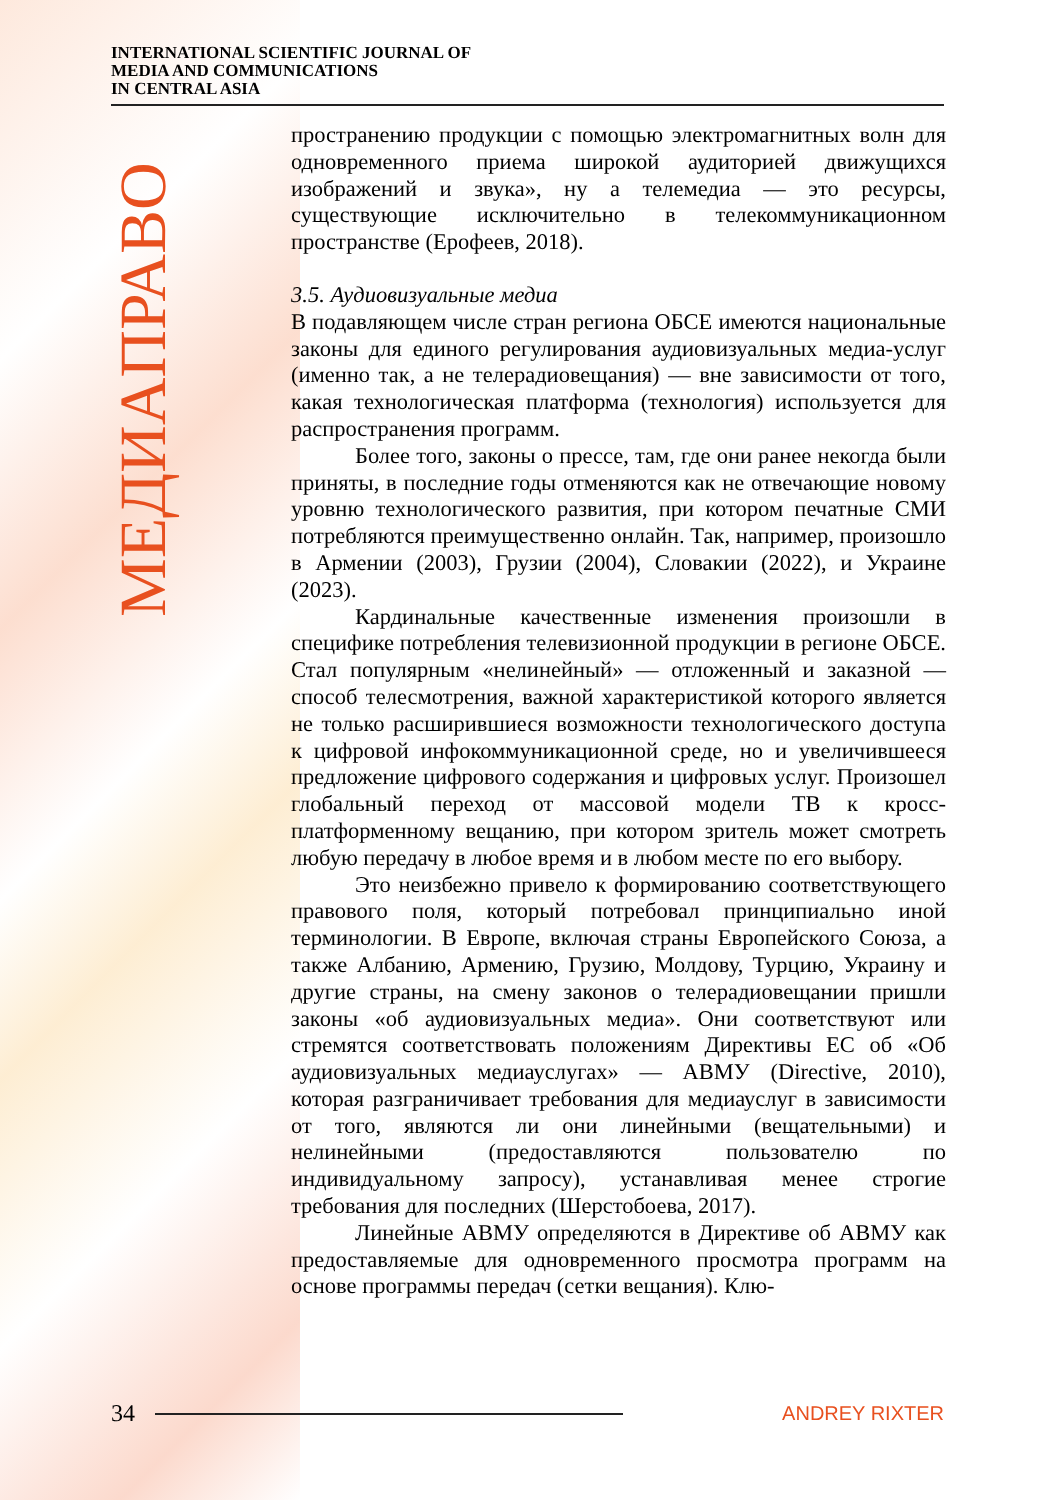INTERNATIONAL SCIENTIFIC JOURNAL OF
MEDIA AND COMMUNICATIONS
IN CENTRAL ASIA
МЕДИАПРАВО
пространению продукции с помощью электромагнитных волн для одновременного приема широкой аудиторией движущихся изображений и звука», ну а телемедиа — это ресурсы, существующие исключительно в телекоммуникационном пространстве (Ерофеев, 2018).
3.5. Аудиовизуальные медиа
В подавляющем числе стран региона ОБСЕ имеются национальные законы для единого регулирования аудиовизуальных медиа-услуг (именно так, а не телерадиовещания) — вне зависимости от того, какая технологическая платформа (технология) используется для распространения программ.
Более того, законы о прессе, там, где они ранее некогда были приняты, в последние годы отменяются как не отвечающие новому уровню технологического развития, при котором печатные СМИ потребляются преимущественно онлайн. Так, например, произошло в Армении (2003), Грузии (2004), Словакии (2022), и Украине (2023).
Кардинальные качественные изменения произошли в специфике потребления телевизионной продукции в регионе ОБСЕ. Стал популярным «нелинейный» — отложенный и заказной — способ телесмотрения, важной характеристикой которого является не только расширившиеся возможности технологического доступа к цифровой инфокоммуникационной среде, но и увеличившееся предложение цифрового содержания и цифровых услуг. Произошел глобальный переход от массовой модели ТВ к кросс-платформенному вещанию, при котором зритель может смотреть любую передачу в любое время и в любом месте по его выбору.
Это неизбежно привело к формированию соответствующего правового поля, который потребовал принципиально иной терминологии. В Европе, включая страны Европейского Союза, а также Албанию, Армению, Грузию, Молдову, Турцию, Украину и другие страны, на смену законов о телерадиовещании пришли законы «об аудиовизуальных медиа». Они соответствуют или стремятся соответствовать положениям Директивы ЕС об «Об аудиовизуальных медиауслугах» — АВМУ (Directive, 2010), которая разграничивает требования для медиауслуг в зависимости от того, являются ли они линейными (вещательными) и нелинейными (предоставляются пользователю по индивидуальному запросу), устанавливая менее строгие требования для последних (Шерстобоева, 2017).
Линейные АВМУ определяются в Директиве об АВМУ как предоставляемые для одновременного просмотра программ на основе программы передач (сетки вещания). Клю-
34 ANDREY RIXTER